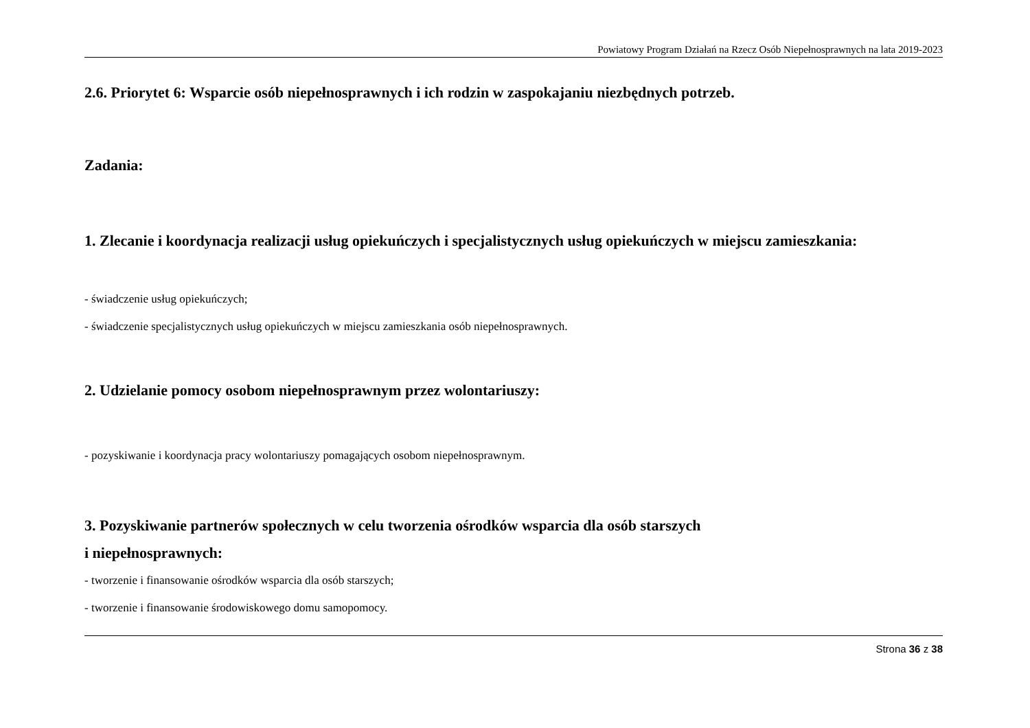Powiatowy Program Działań na Rzecz Osób Niepełnosprawnych na lata 2019-2023
2.6. Priorytet 6: Wsparcie osób niepełnosprawnych i ich rodzin w zaspokajaniu niezbędnych potrzeb.
Zadania:
1. Zlecanie i koordynacja realizacji usług opiekuńczych i specjalistycznych usług opiekuńczych w miejscu zamieszkania:
- świadczenie usług opiekuńczych;
- świadczenie specjalistycznych usług opiekuńczych w miejscu zamieszkania osób niepełnosprawnych.
2. Udzielanie pomocy osobom niepełnosprawnym przez wolontariuszy:
- pozyskiwanie i koordynacja pracy wolontariuszy pomagających osobom niepełnosprawnym.
3. Pozyskiwanie partnerów społecznych w celu tworzenia ośrodków wsparcia dla osób starszych
i niepełnosprawnych:
- tworzenie i finansowanie ośrodków wsparcia dla osób starszych;
- tworzenie i finansowanie środowiskowego domu samopomocy.
Strona 36 z 38